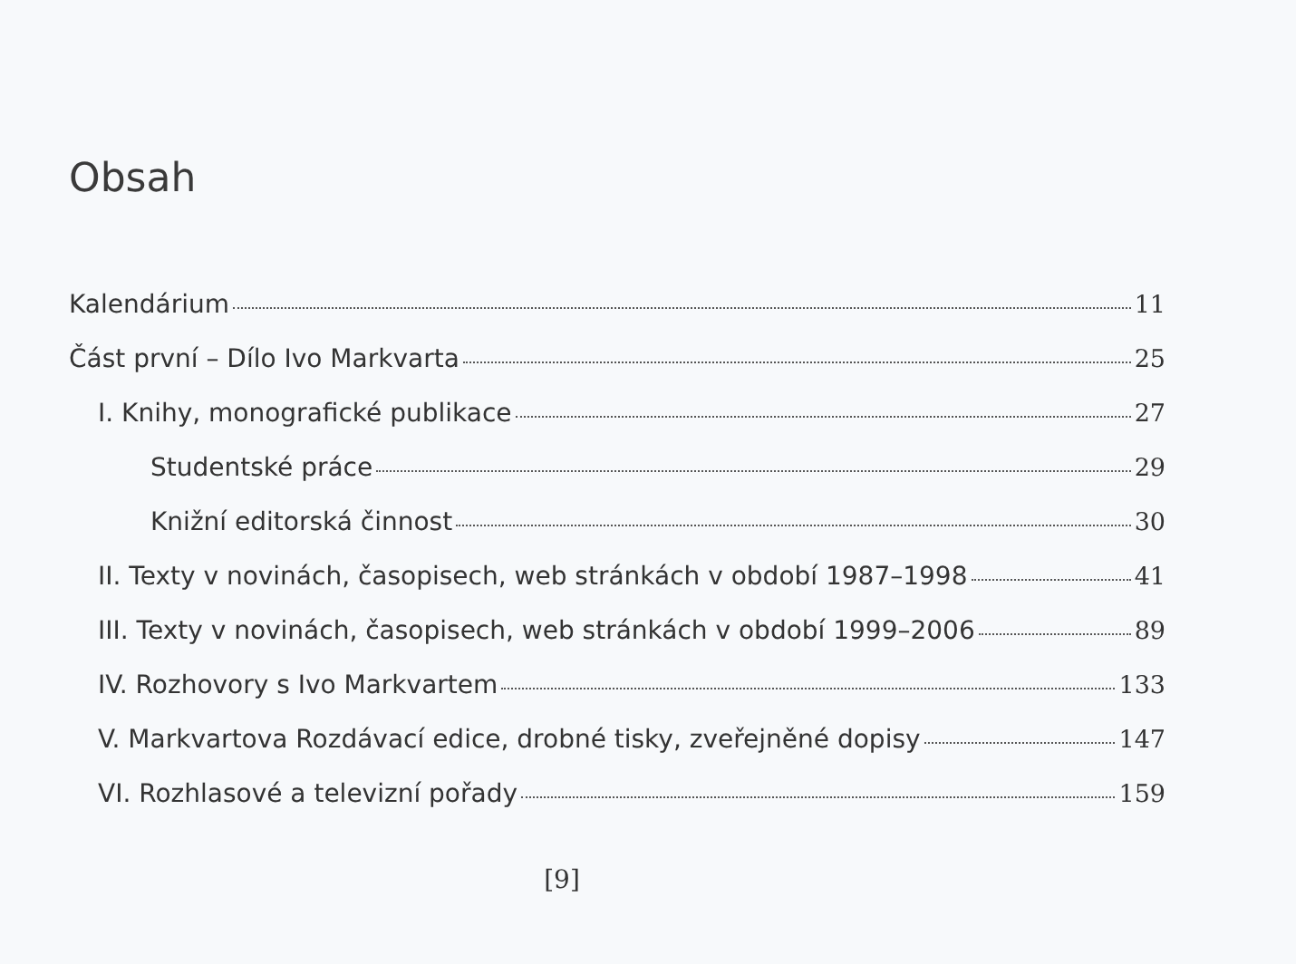Obsah
Kalendárium 11
Část první – Dílo Ivo Markvarta 25
I. Knihy, monografické publikace 27
Studentské práce 29
Knižní editorská činnost 30
II. Texty v novinách, časopisech, web stránkách v období 1987–1998 41
III. Texty v novinách, časopisech, web stránkách v období 1999–2006 89
IV. Rozhovory s Ivo Markvartem 133
V. Markvartova Rozdávací edice, drobné tisky, zveřejněné dopisy 147
VI. Rozhlasové a televizní pořady 159
[9]